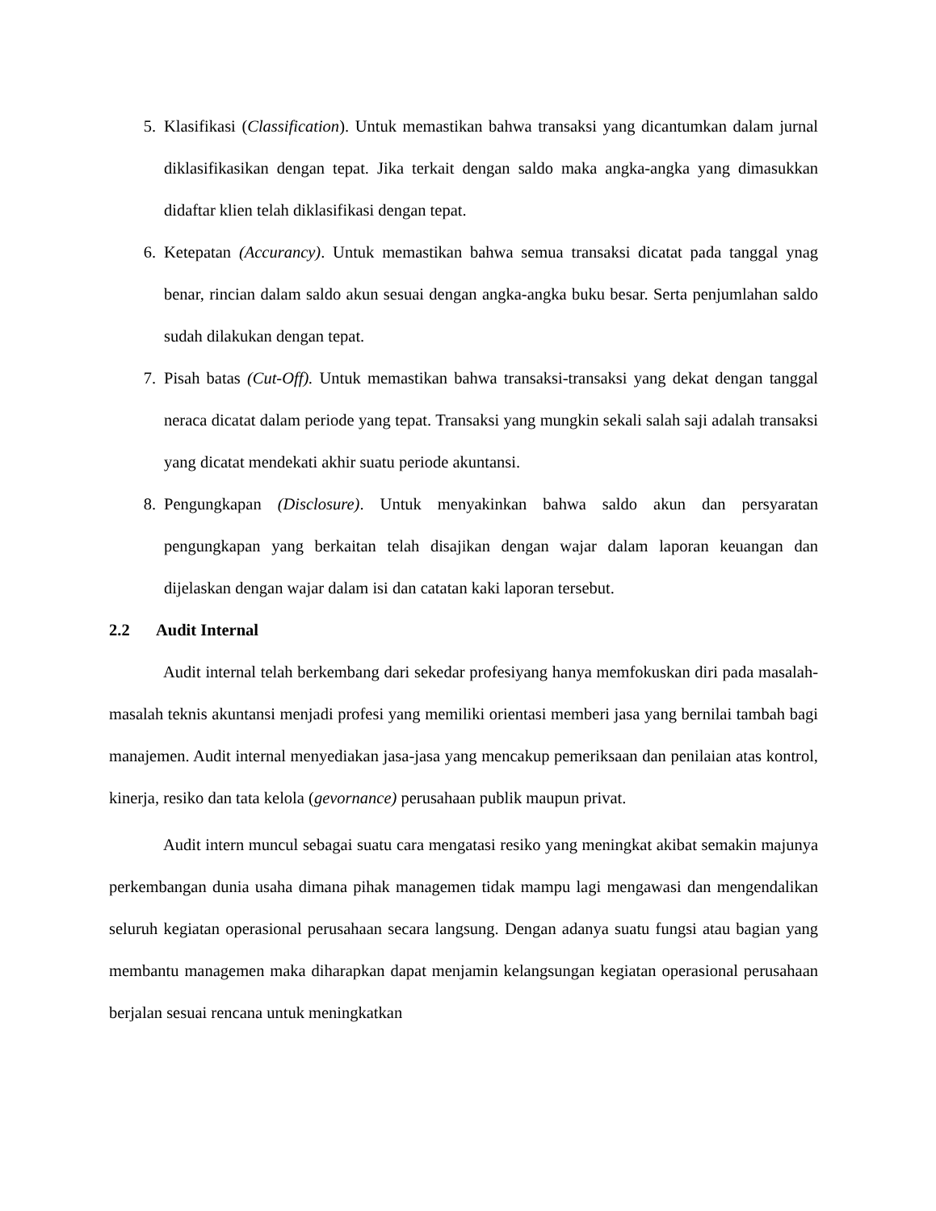5. Klasifikasi (Classification). Untuk memastikan bahwa transaksi yang dicantumkan dalam jurnal diklasifikasikan dengan tepat. Jika terkait dengan saldo maka angka-angka yang dimasukkan didaftar klien telah diklasifikasi dengan tepat.
6. Ketepatan (Accurancy). Untuk memastikan bahwa semua transaksi dicatat pada tanggal ynag benar, rincian dalam saldo akun sesuai dengan angka-angka buku besar. Serta penjumlahan saldo sudah dilakukan dengan tepat.
7. Pisah batas (Cut-Off). Untuk memastikan bahwa transaksi-transaksi yang dekat dengan tanggal neraca dicatat dalam periode yang tepat. Transaksi yang mungkin sekali salah saji adalah transaksi yang dicatat mendekati akhir suatu periode akuntansi.
8. Pengungkapan (Disclosure). Untuk menyakinkan bahwa saldo akun dan persyaratan pengungkapan yang berkaitan telah disajikan dengan wajar dalam laporan keuangan dan dijelaskan dengan wajar dalam isi dan catatan kaki laporan tersebut.
2.2 Audit Internal
Audit internal telah berkembang dari sekedar profesiyang hanya memfokuskan diri pada masalah-masalah teknis akuntansi menjadi profesi yang memiliki orientasi memberi jasa yang bernilai tambah bagi manajemen. Audit internal menyediakan jasa-jasa yang mencakup pemeriksaan dan penilaian atas kontrol, kinerja, resiko dan tata kelola (gevornance) perusahaan publik maupun privat.
Audit intern muncul sebagai suatu cara mengatasi resiko yang meningkat akibat semakin majunya perkembangan dunia usaha dimana pihak managemen tidak mampu lagi mengawasi dan mengendalikan seluruh kegiatan operasional perusahaan secara langsung. Dengan adanya suatu fungsi atau bagian yang membantu managemen maka diharapkan dapat menjamin kelangsungan kegiatan operasional perusahaan berjalan sesuai rencana untuk meningkatkan